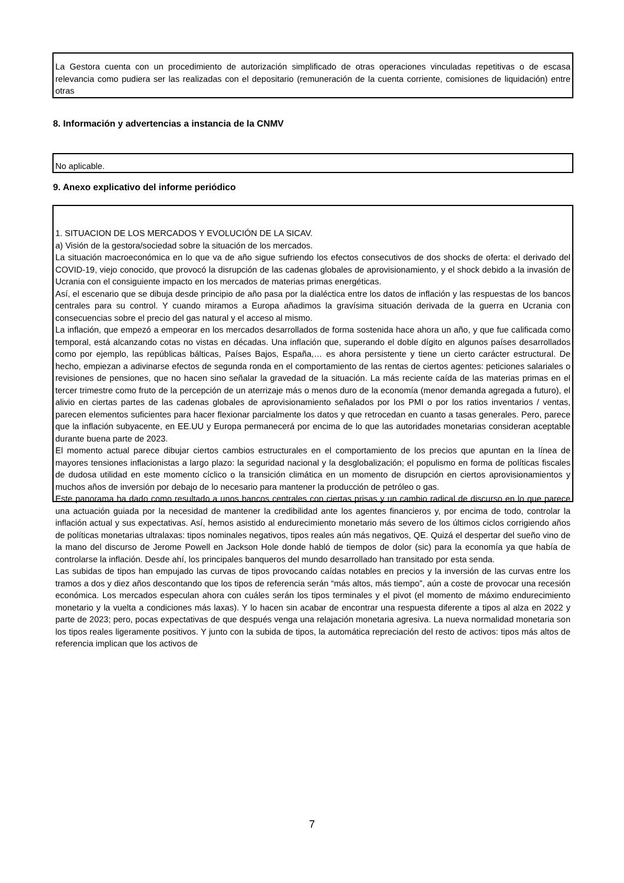La Gestora cuenta con un procedimiento de autorización simplificado de otras operaciones vinculadas repetitivas o de escasa relevancia como pudiera ser las realizadas con el depositario (remuneración de la cuenta corriente, comisiones de liquidación) entre otras
8. Información y advertencias a instancia de la CNMV
No aplicable.
9. Anexo explicativo del informe periódico
1. SITUACION DE LOS MERCADOS Y EVOLUCIÓN DE LA SICAV.
a) Visión de la gestora/sociedad sobre la situación de los mercados.
La situación macroeconómica en lo que va de año sigue sufriendo los efectos consecutivos de dos shocks de oferta: el derivado del COVID-19, viejo conocido, que provocó la disrupción de las cadenas globales de aprovisionamiento, y el shock debido a la invasión de Ucrania con el consiguiente impacto en los mercados de materias primas energéticas.
Así, el escenario que se dibuja desde principio de año pasa por la dialéctica entre los datos de inflación y las respuestas de los bancos centrales para su control. Y cuando miramos a Europa añadimos la gravísima situación derivada de la guerra en Ucrania con consecuencias sobre el precio del gas natural y el acceso al mismo.
La inflación, que empezó a empeorar en los mercados desarrollados de forma sostenida hace ahora un año, y que fue calificada como temporal, está alcanzando cotas no vistas en décadas. Una inflación que, superando el doble dígito en algunos países desarrollados como por ejemplo, las repúblicas bálticas, Países Bajos, España,… es ahora persistente y tiene un cierto carácter estructural. De hecho, empiezan a adivinarse efectos de segunda ronda en el comportamiento de las rentas de ciertos agentes: peticiones salariales o revisiones de pensiones, que no hacen sino señalar la gravedad de la situación. La más reciente caída de las materias primas en el tercer trimestre como fruto de la percepción de un aterrizaje más o menos duro de la economía (menor demanda agregada a futuro), el alivio en ciertas partes de las cadenas globales de aprovisionamiento señalados por los PMI o por los ratios inventarios / ventas, parecen elementos suficientes para hacer flexionar parcialmente los datos y que retrocedan en cuanto a tasas generales. Pero, parece que la inflación subyacente, en EE.UU y Europa permanecerá por encima de lo que las autoridades monetarias consideran aceptable durante buena parte de 2023.
El momento actual parece dibujar ciertos cambios estructurales en el comportamiento de los precios que apuntan en la línea de mayores tensiones inflacionistas a largo plazo: la seguridad nacional y la desglobalización; el populismo en forma de políticas fiscales de dudosa utilidad en este momento cíclico o la transición climática en un momento de disrupción en ciertos aprovisionamientos y muchos años de inversión por debajo de lo necesario para mantener la producción de petróleo o gas.
Este panorama ha dado como resultado a unos bancos centrales con ciertas prisas y un cambio radical de discurso en lo que parece una actuación guiada por la necesidad de mantener la credibilidad ante los agentes financieros y, por encima de todo, controlar la inflación actual y sus expectativas. Así, hemos asistido al endurecimiento monetario más severo de los últimos ciclos corrigiendo años de políticas monetarias ultralaxas: tipos nominales negativos, tipos reales aún más negativos, QE. Quizá el despertar del sueño vino de la mano del discurso de Jerome Powell en Jackson Hole donde habló de tiempos de dolor (sic) para la economía ya que había de controlarse la inflación. Desde ahí, los principales banqueros del mundo desarrollado han transitado por esta senda.
Las subidas de tipos han empujado las curvas de tipos provocando caídas notables en precios y la inversión de las curvas entre los tramos a dos y diez años descontando que los tipos de referencia serán “más altos, más tiempo”, aún a coste de provocar una recesión económica. Los mercados especulan ahora con cuáles serán los tipos terminales y el pivot (el momento de máximo endurecimiento monetario y la vuelta a condiciones más laxas). Y lo hacen sin acabar de encontrar una respuesta diferente a tipos al alza en 2022 y parte de 2023; pero, pocas expectativas de que después venga una relajación monetaria agresiva. La nueva normalidad monetaria son los tipos reales ligeramente positivos. Y junto con la subida de tipos, la automática repreciación del resto de activos: tipos más altos de referencia implican que los activos de
7